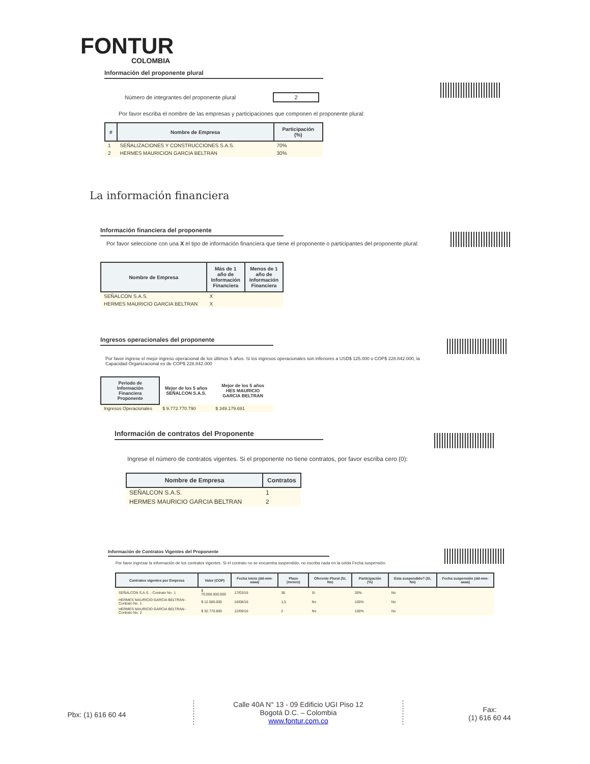FONTUR
COLOMBIA
Información del proponente plural
Número de integrantes del proponente plural 2
Por favor escriba el nombre de las empresas y participaciones que componen el proponente plural:
| # | Nombre de Empresa | Participación (%) |
| --- | --- | --- |
| 1 | SEÑALIZACIONES Y CONSTRUCCIONES S.A.S. | 70% |
| 2 | HERMES MAURICION GARCIA BELTRAN | 30% |
La información financiera
Información financiera del proponente
Por favor seleccione con una X el tipo de información financiera que tiene el proponente o participantes del proponente plural:
| Nombre de Empresa | Más de 1 año de Información Financiera | Menos de 1 año de Información Financiera |
| --- | --- | --- |
| SEÑALCON S.A.S. | X | |
| HERMES MAURICIO GARCIA BELTRAN | X | |
Ingresos operacionales del proponente
Por favor ingrese el mejor ingreso operacional de los últimos 5 años. Si los ingresos operacionales son inferiores a USD$ 125.000 o COP$ 228.842.000, la Capacidad Organizacional es de COP$ 228.842.000
| Periodo de Información Financiera Proponente | Mejor de los 5 años SEÑALCON S.A.S. | Mejor de los 5 años HES MAURICIO GARCIA BELTRAN |
| --- | --- | --- |
| Ingresos Operacionales | $ 9.772.770.790 | $ 349.179.691 |
Información de contratos del Proponente
Ingrese el número de contratos vigentes. Si el proponente no tiene contratos, por favor escriba cero (0):
| Nombre de Empresa | Contratos |
| --- | --- |
| SEÑALCON S.A.S. | 1 |
| HERMES MAURICIO GARCIA BELTRAN | 2 |
Información de Contratos Vigentes del Proponente
Por favor ingresar la información de los contratos vigentes. Si el contrato no se encuentra suspendido, no escriba nada en la celda Fecha suspensión.
| Contratos vigentes por Empresa | Valor (COP) | Fecha inicio (dd-mm-aaaa) | Plazo (meses) | Oferente Plural (Si, No) | Participación (%) | Esta suspendido? (Si, No) | Fecha suspensión (dd-mm-aaaa) |
| --- | --- | --- | --- | --- | --- | --- | --- |
| SEÑALCON S.A.S. - Contrato No. 1 | $ 70.000.000.000 | 17/03/16 | 36 | Si | 30% | No | |
| HERMES MAURICIO GARCIA BELTRAN - Contrato No. 1 | $ 12.585.000 | 16/08/16 | 1,5 | No | 100% | No | |
| HERMES MAURICIO GARCIA BELTRAN - Contrato No. 2 | $ 32.770.800 | 12/09/16 | 2 | No | 100% | No | |
Pbx: (1) 616 60 44
Calle 40A N° 13 - 09 Edificio UGI Piso 12
Bogotá D.C. – Colombia
www.fontur.com.co
Fax:
(1) 616 60 44